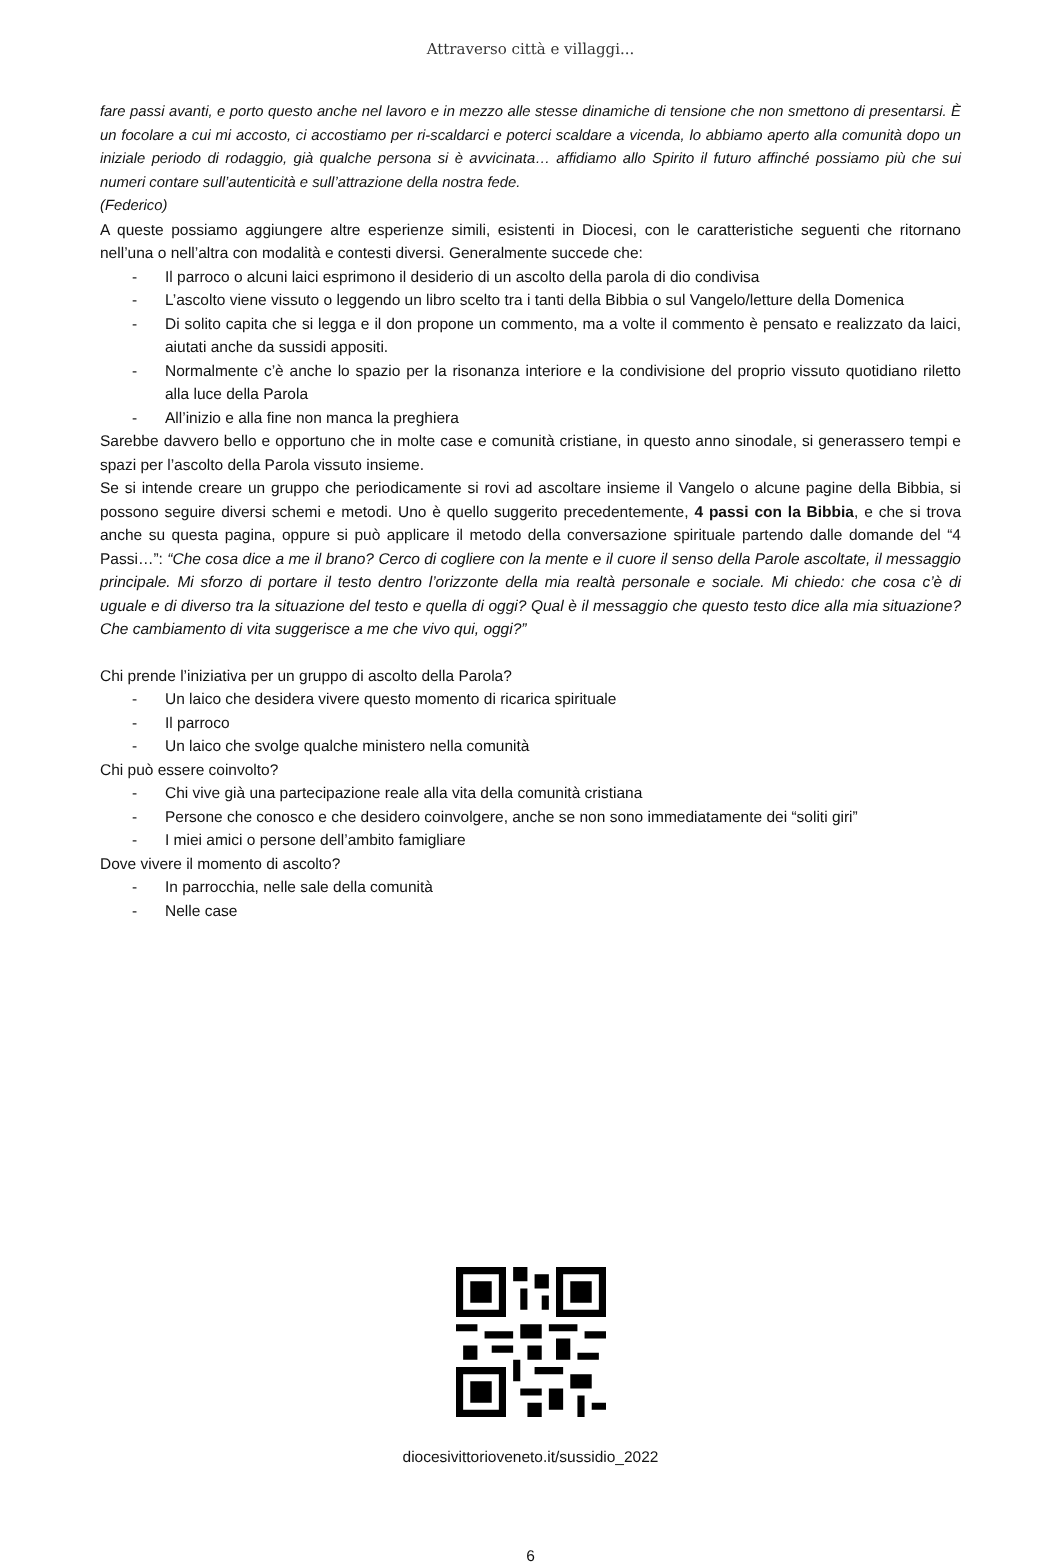Attraverso città e villaggi...
fare passi avanti, e porto questo anche nel lavoro e in mezzo alle stesse dinamiche di tensione che non smettono di presentarsi. È un focolare a cui mi accosto, ci accostiamo per ri-scaldarci e poterci scaldare a vicenda, lo abbiamo aperto alla comunità dopo un iniziale periodo di rodaggio, già qualche persona si è avvicinata… affidiamo allo Spirito il futuro affinché possiamo più che sui numeri contare sull’autenticità e sull’attrazione della nostra fede.
(Federico)
A queste possiamo aggiungere altre esperienze simili, esistenti in Diocesi, con le caratteristiche seguenti che ritornano nell’una o nell’altra con modalità e contesti diversi. Generalmente succede che:
- Il parroco o alcuni laici esprimono il desiderio di un ascolto della parola di dio condivisa
- L’ascolto viene vissuto o leggendo un libro scelto tra i tanti della Bibbia o sul Vangelo/letture della Domenica
- Di solito capita che si legga e il don propone un commento, ma a volte il commento è pensato e realizzato da laici, aiutati anche da sussidi appositi.
- Normalmente c’è anche lo spazio per la risonanza interiore e la condivisione del proprio vissuto quotidiano riletto alla luce della Parola
- All’inizio e alla fine non manca la preghiera
Sarebbe davvero bello e opportuno che in molte case e comunità cristiane, in questo anno sinodale, si generassero tempi e spazi per l’ascolto della Parola vissuto insieme.
Se si intende creare un gruppo che periodicamente si rovi ad ascoltare insieme il Vangelo o alcune pagine della Bibbia, si possono seguire diversi schemi e metodi. Uno è quello suggerito precedentemente, 4 passi con la Bibbia, e che si trova anche su questa pagina, oppure si può applicare il metodo della conversazione spirituale partendo dalle domande del “4 Passi…”: “Che cosa dice a me il brano? Cerco di cogliere con la mente e il cuore il senso della Parole ascoltate, il messaggio principale. Mi sforzo di portare il testo dentro l’orizzonte della mia realtà personale e sociale. Mi chiedo: che cosa c’è di uguale e di diverso tra la situazione del testo e quella di oggi? Qual è il messaggio che questo testo dice alla mia situazione? Che cambiamento di vita suggerisce a me che vivo qui, oggi?”
Chi prende l’iniziativa per un gruppo di ascolto della Parola?
- Un laico che desidera vivere questo momento di ricarica spirituale
- Il parroco
- Un laico che svolge qualche ministero nella comunità
Chi può essere coinvolto?
- Chi vive già una partecipazione reale alla vita della comunità cristiana
- Persone che conosco e che desidero coinvolgere, anche se non sono immediatamente dei “soliti giri”
- I miei amici o persone dell’ambito famigliare
Dove vivere il momento di ascolto?
- In parrocchia, nelle sale della comunità
- Nelle case
diocesivittorioveneto.it/sussidio_2022
6